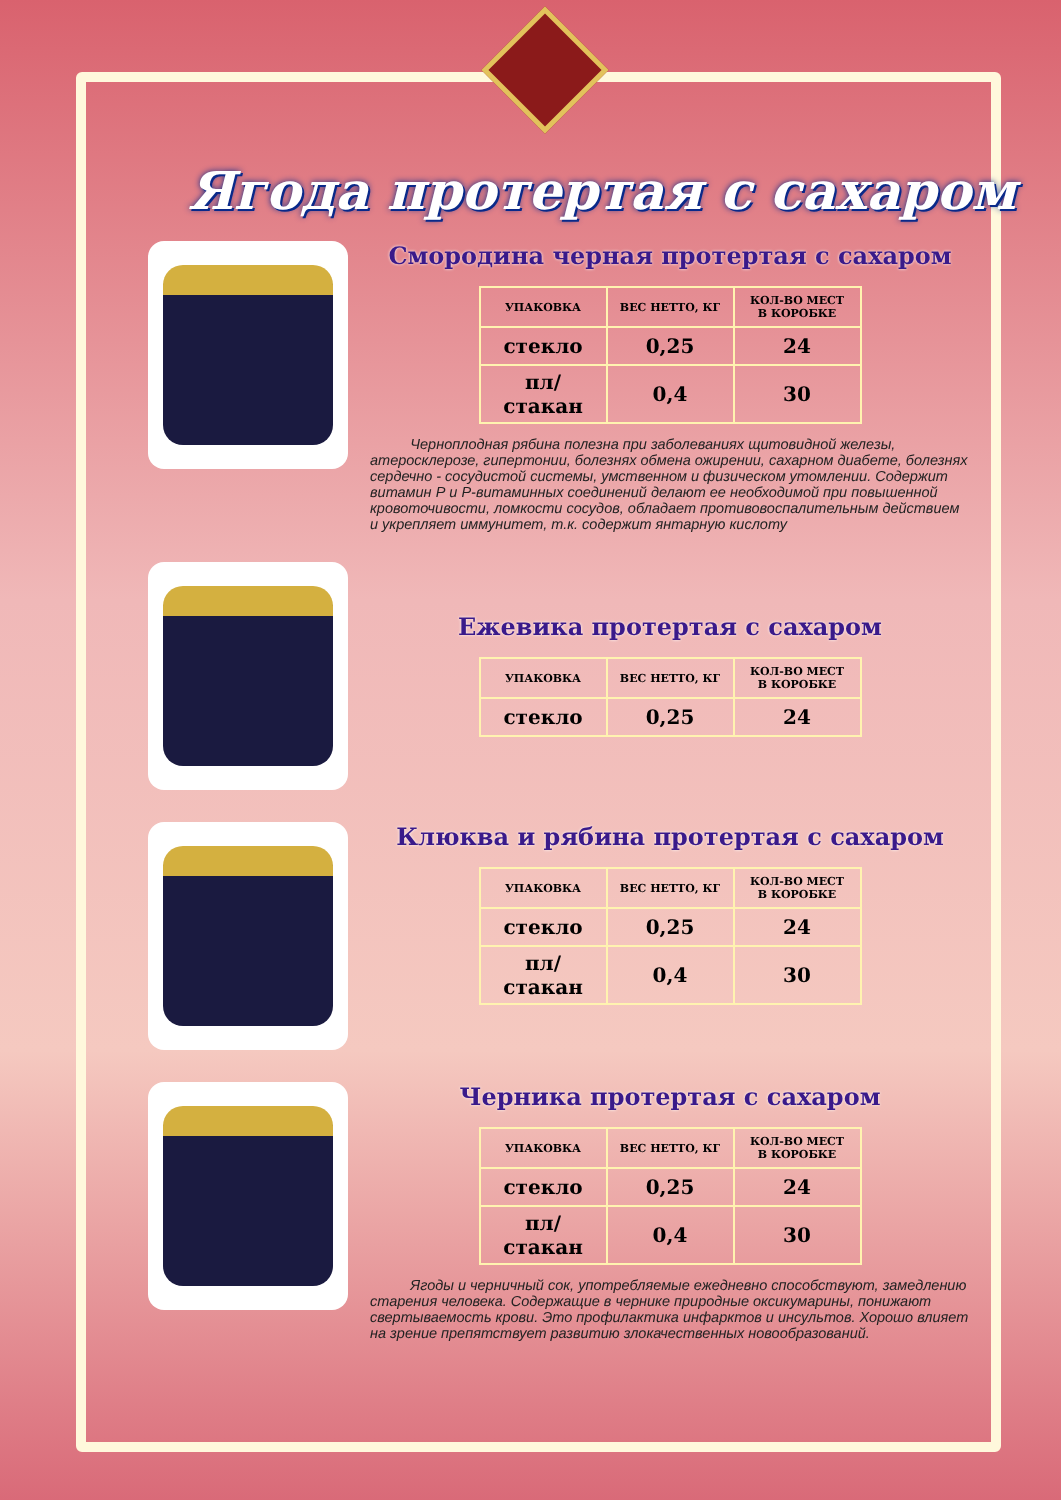Ягода протертая с сахаром
Смородина черная протертая с сахаром
| УПАКОВКА | ВЕС НЕТТО, КГ | КОЛ-ВО МЕСТ В КОРОБКЕ |
| --- | --- | --- |
| стекло | 0,25 | 24 |
| пл/стакан | 0,4 | 30 |
Черноплодная рябина полезна при заболеваниях щитовидной железы, атеросклерозе, гипертонии, болезнях обмена ожирении, сахарном диабете, болезнях сердечно - сосудистой системы, умственном и физическом утомлении. Содержит витамин Р и Р-витаминных соединений делают ее необходимой при повышенной кровоточивости, ломкости сосудов, обладает противовоспалительным действием и укрепляет иммунитет, т.к. содержит янтарную кислоту
Ежевика протертая с сахаром
| УПАКОВКА | ВЕС НЕТТО, КГ | КОЛ-ВО МЕСТ В КОРОБКЕ |
| --- | --- | --- |
| стекло | 0,25 | 24 |
Клюква и рябина протертая с сахаром
| УПАКОВКА | ВЕС НЕТТО, КГ | КОЛ-ВО МЕСТ В КОРОБКЕ |
| --- | --- | --- |
| стекло | 0,25 | 24 |
| пл/стакан | 0,4 | 30 |
Черника протертая с сахаром
| УПАКОВКА | ВЕС НЕТТО, КГ | КОЛ-ВО МЕСТ В КОРОБКЕ |
| --- | --- | --- |
| стекло | 0,25 | 24 |
| пл/стакан | 0,4 | 30 |
Ягоды и черничный сок, употребляемые ежедневно способствуют, замедлению старения человека. Содержащие в черникe природные оксикумарины, понижают свертываемость крови. Это профилактика инфарктов и инсультов. Хорошо влияет на зрение препятствует развитию злокачественных новообразований.